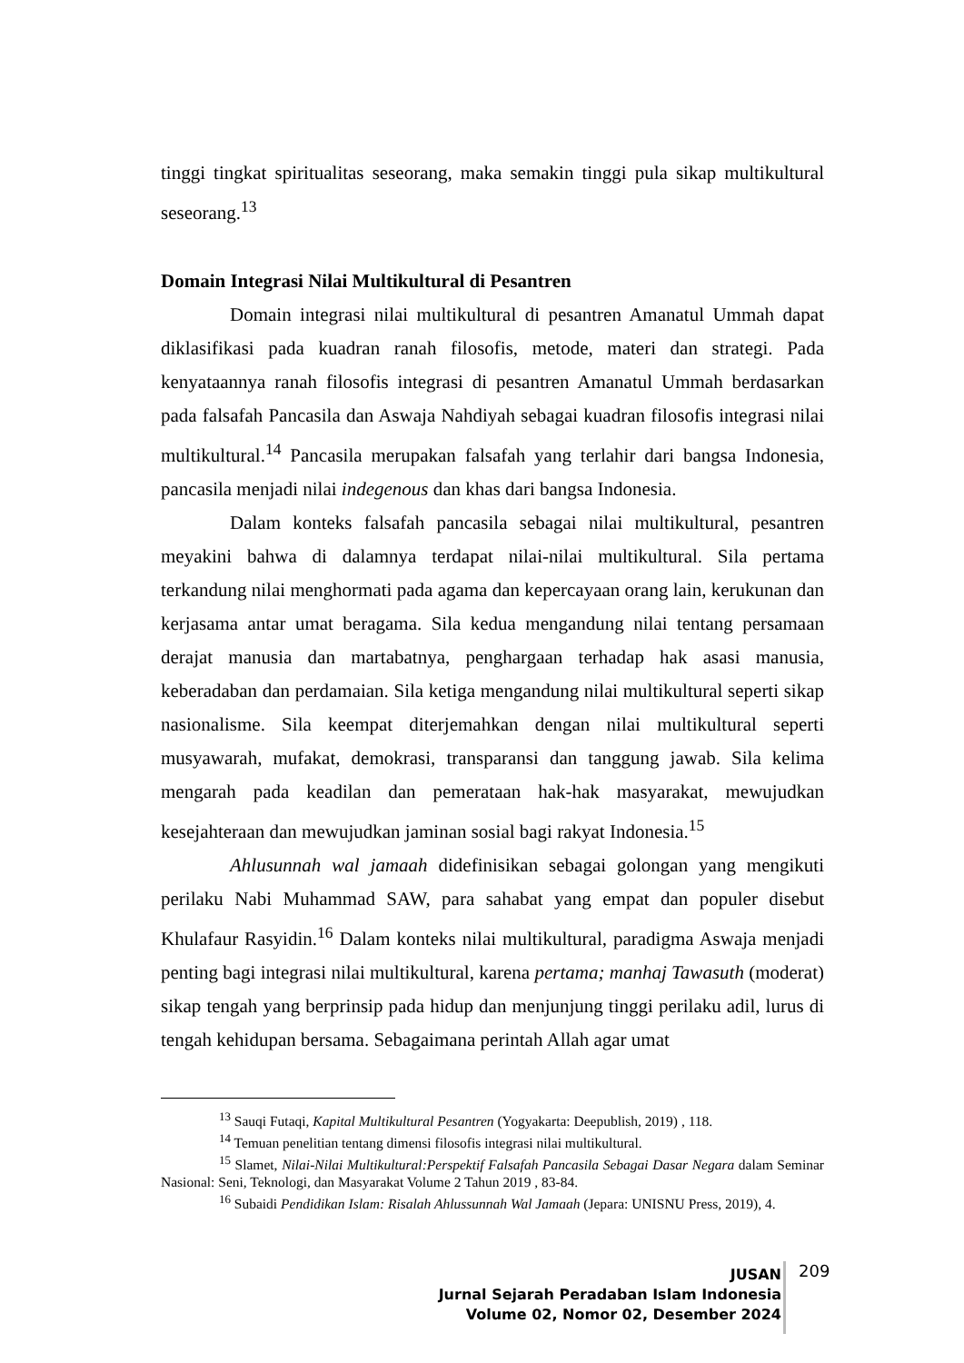tinggi tingkat spiritualitas seseorang, maka semakin tinggi pula sikap multikultural seseorang.<sup>13</sup>
Domain Integrasi Nilai Multikultural di Pesantren
Domain integrasi nilai multikultural di pesantren Amanatul Ummah dapat diklasifikasi pada kuadran ranah filosofis, metode, materi dan strategi. Pada kenyataannya ranah filosofis integrasi di pesantren Amanatul Ummah berdasarkan pada falsafah Pancasila dan Aswaja Nahdiyah sebagai kuadran filosofis integrasi nilai multikultural.<sup>14</sup> Pancasila merupakan falsafah yang terlahir dari bangsa Indonesia, pancasila menjadi nilai indegenous dan khas dari bangsa Indonesia.
Dalam konteks falsafah pancasila sebagai nilai multikultural, pesantren meyakini bahwa di dalamnya terdapat nilai-nilai multikultural. Sila pertama terkandung nilai menghormati pada agama dan kepercayaan orang lain, kerukunan dan kerjasama antar umat beragama. Sila kedua mengandung nilai tentang persamaan derajat manusia dan martabatnya, penghargaan terhadap hak asasi manusia, keberadaban dan perdamaian. Sila ketiga mengandung nilai multikultural seperti sikap nasionalisme. Sila keempat diterjemahkan dengan nilai multikultural seperti musyawarah, mufakat, demokrasi, transparansi dan tanggung jawab. Sila kelima mengarah pada keadilan dan pemerataan hak-hak masyarakat, mewujudkan kesejahteraan dan mewujudkan jaminan sosial bagi rakyat Indonesia.<sup>15</sup>
Ahlusunnah wal jamaah didefinisikan sebagai golongan yang mengikuti perilaku Nabi Muhammad SAW, para sahabat yang empat dan populer disebut Khulafaur Rasyidin.<sup>16</sup> Dalam konteks nilai multikultural, paradigma Aswaja menjadi penting bagi integrasi nilai multikultural, karena pertama; manhaj Tawasuth (moderat) sikap tengah yang berprinsip pada hidup dan menjunjung tinggi perilaku adil, lurus di tengah kehidupan bersama. Sebagaimana perintah Allah agar umat
<sup>13</sup> Sauqi Futaqi, Kapital Multikultural Pesantren (Yogyakarta: Deepublish, 2019) , 118.
<sup>14</sup> Temuan penelitian tentang dimensi filosofis integrasi nilai multikultural.
<sup>15</sup> Slamet, Nilai-Nilai Multikultural:Perspektif Falsafah Pancasila Sebagai Dasar Negara dalam Seminar Nasional: Seni, Teknologi, dan Masyarakat Volume 2 Tahun 2019 , 83-84.
<sup>16</sup> Subaidi Pendidikan Islam: Risalah Ahlussunnah Wal Jamaah (Jepara: UNISNU Press, 2019), 4.
JUSAN
Jurnal Sejarah Peradaban Islam Indonesia
Volume 02, Nomor 02, Desember 2024
209